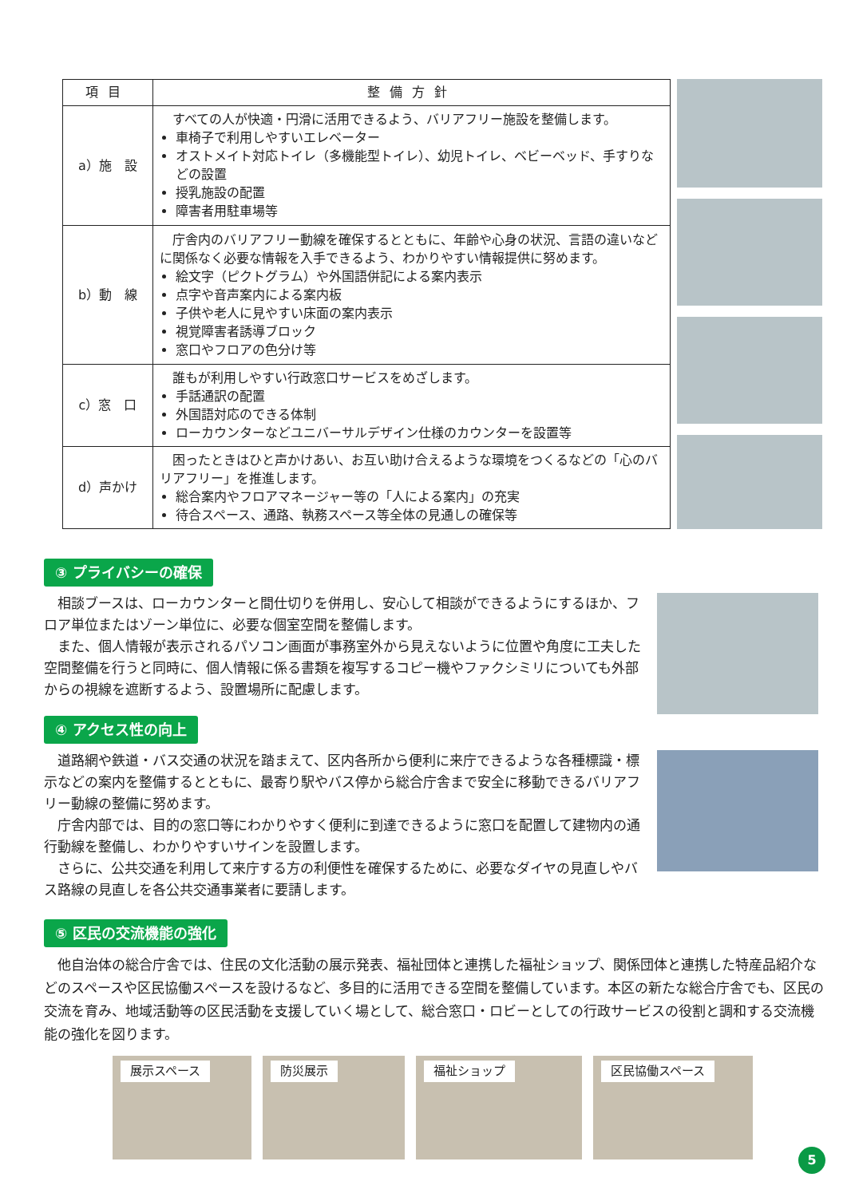| 項目 | 整備方針 |
| --- | --- |
| a）施 設 | すべての人が快適・円滑に活用できるよう、バリアフリー施設を整備します。 車椅子で利用しやすいエレベーター オストメイト対応トイレ（多機能型トイレ）、幼児トイレ、ベビーベッド、手すりなどの設置 授乳施設の配置 障害者用駐車場等 |
| b）動 線 | 庁舎内のバリアフリー動線を確保するとともに、年齢や心身の状況、言語の違いなどに関係なく必要な情報を入手できるよう、わかりやすい情報提供に努めます。 絵文字（ピクトグラム）や外国語併記による案内表示 点字や音声案内による案内板 子供や老人に見やすい床面の案内表示 視覚障害者誘導ブロック 窓口やフロアの色分け等 |
| c）窓 口 | 誰もが利用しやすい行政窓口サービスをめざします。 手話通訳の配置 外国語対応のできる体制 ローカウンターなどユニバーサルデザイン仕様のカウンターを設置等 |
| d）声かけ | 困ったときはひと声かけあい、お互い助け合えるような環境をつくるなどの「心のバリアフリー」を推進します。 総合案内やフロアマネージャー等の「人による案内」の充実 待合スペース、通路、執務スペース等全体の見通しの確保等 |
③ プライバシーの確保
相談ブースは、ローカウンターと間仕切りを併用し、安心して相談ができるようにするほか、フロア単位またはゾーン単位に、必要な個室空間を整備します。
また、個人情報が表示されるパソコン画面が事務室外から見えないように位置や角度に工夫した空間整備を行うと同時に、個人情報に係る書類を複写するコピー機やファクシミリについても外部からの視線を遮断するよう、設置場所に配慮します。
④ アクセス性の向上
道路網や鉄道・バス交通の状況を踏まえて、区内各所から便利に来庁できるような各種標識・標示などの案内を整備するとともに、最寄り駅やバス停から総合庁舎まで安全に移動できるバリアフリー動線の整備に努めます。
庁舎内部では、目的の窓口等にわかりやすく便利に到達できるように窓口を配置して建物内の通行動線を整備し、わかりやすいサインを設置します。
さらに、公共交通を利用して来庁する方の利便性を確保するために、必要なダイヤの見直しやバス路線の見直しを各公共交通事業者に要請します。
⑤ 区民の交流機能の強化
他自治体の総合庁舎では、住民の文化活動の展示発表、福祉団体と連携した福祉ショップ、関係団体と連携した特産品紹介などのスペースや区民協働スペースを設けるなど、多目的に活用できる空間を整備しています。本区の新たな総合庁舎でも、区民の交流を育み、地域活動等の区民活動を支援していく場として、総合窓口・ロビーとしての行政サービスの役割と調和する交流機能の強化を図ります。
展示スペース 防災展示 福祉ショップ 区民協働スペース
5